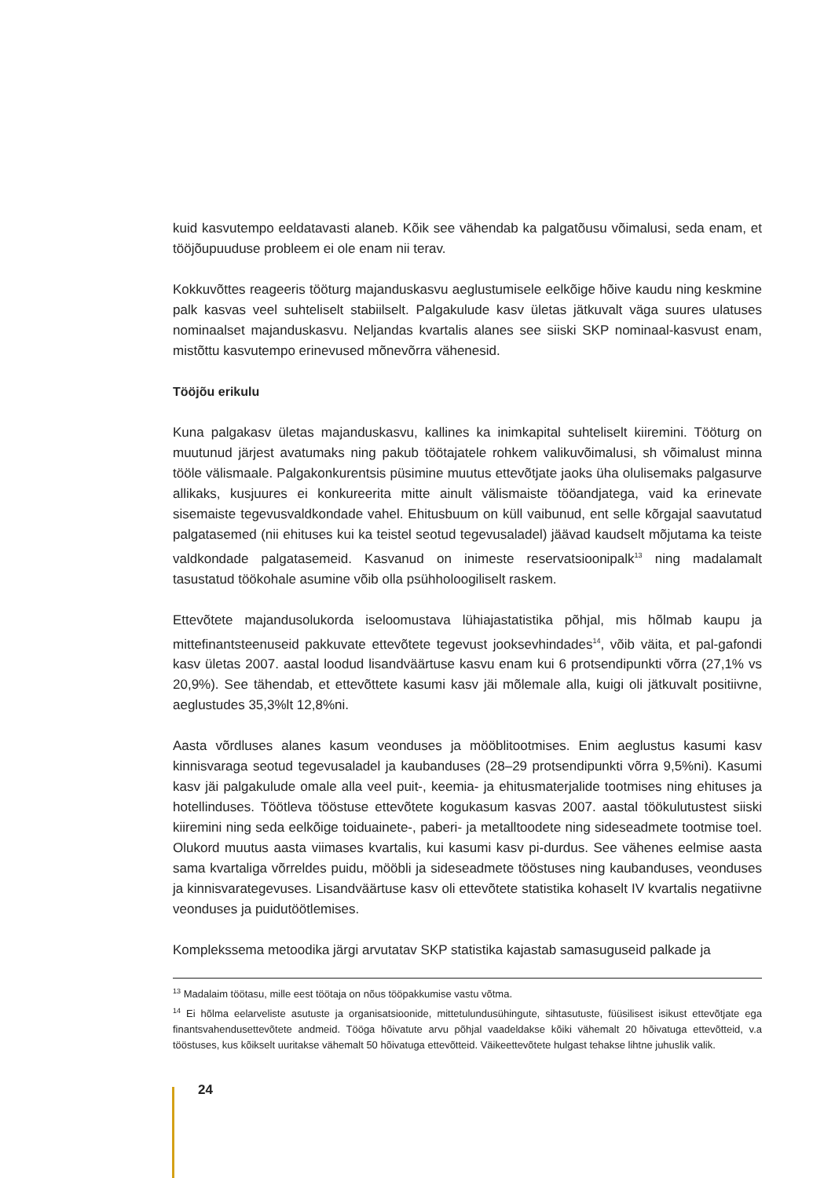kuid kasvutempo eeldatavasti alaneb. Kõik see vähendab ka palgatõusu võimalusi, seda enam, et tööjõupuuduse probleem ei ole enam nii terav.
Kokkuvõttes reageeris tööturg majanduskasvu aeglustumisele eelkõige hõive kaudu ning keskmine palk kasvas veel suhteliselt stabiilselt. Palgakulude kasv ületas jätkuvalt väga suures ulatuses nominaalset majanduskasvu. Neljandas kvartalis alanes see siiski SKP nominaal-kasvust enam, mistõttu kasvutempo erinevused mõnevõrra vähenesid.
Tööjõu erikulu
Kuna palgakasv ületas majanduskasvu, kallines ka inimkapital suhteliselt kiiremini. Tööturg on muutunud järjest avatumaks ning pakub töötajatele rohkem valikuvõimalusi, sh võimalust minna tööle välismaale. Palgakonkurentsis püsimine muutus ettevõtjate jaoks üha olulisemaks palgasurve allikaks, kusjuures ei konkureerita mitte ainult välismaiste tööandjatega, vaid ka erinevate sisemaiste tegevusvaldkondade vahel. Ehitusbuum on küll vaibunud, ent selle kõrgajal saavutatud palgatasemed (nii ehituses kui ka teistel seotud tegevusaladel) jäävad kaudselt mõjutama ka teiste valdkondade palgatasemeid. Kasvanud on inimeste reservatsioonipalk<sup>13</sup> ning madalamalt tasustatud töökohale asumine võib olla psühholoogiliselt raskem.
Ettevõtete majandusolukorda iseloomustava lühiajastatistika põhjal, mis hõlmab kaupu ja mittefinantsteenuseid pakkuvate ettevõtete tegevust jooksevhindades<sup>14</sup>, võib väita, et pal-gafondi kasv ületas 2007. aastal loodud lisandväärtuse kasvu enam kui 6 protsendipunkti võrra (27,1% vs 20,9%). See tähendab, et ettevõttete kasumi kasv jäi mõlemale alla, kuigi oli jätkuvalt positiivne, aeglustudes 35,3%lt 12,8%ni.
Aasta võrdluses alanes kasum veonduses ja mööblitootmises. Enim aeglustus kasumi kasv kinnisvaraga seotud tegevusaladel ja kaubanduses (28–29 protsendipunkti võrra 9,5%ni). Kasumi kasv jäi palgakulude omale alla veel puit-, keemia- ja ehitusmaterjalide tootmises ning ehituses ja hotellinduses. Töötleva tööstuse ettevõtete kogukasum kasvas 2007. aastal töökulutustest siiski kiiremini ning seda eelkõige toiduainete-, paberi- ja metalltoodete ning sideseadmete tootmise toel. Olukord muutus aasta viimases kvartalis, kui kasumi kasv pi-durdus. See vähenes eelmise aasta sama kvartaliga võrreldes puidu, mööbli ja sideseadmete tööstuses ning kaubanduses, veonduses ja kinnisvarategevuses. Lisandväärtuse kasv oli ettevõtete statistika kohaselt IV kvartalis negatiivne veonduses ja puidutöötlemises.
Komplekssema metoodika järgi arvutatav SKP statistika kajastab samasuguseid palkade ja
<sup>13</sup> Madalaim töötasu, mille eest töötaja on nõus tööpakkumise vastu võtma.
<sup>14</sup> Ei hõlma eelarveliste asutuste ja organisatsioonide, mittetulundusühingute, sihtasutuste, füüsilisest isikust ettevõtjate ega finantsvahendusettevõtete andmeid. Tööga hõivatute arvu põhjal vaadeldakse kõiki vähemalt 20 hõivatuga ettevõtteid, v.a tööstuses, kus kõikselt uuritakse vähemalt 50 hõivatuga ettevõtteid. Väikeettevõtete hulgast tehakse lihtne juhuslik valik.
24